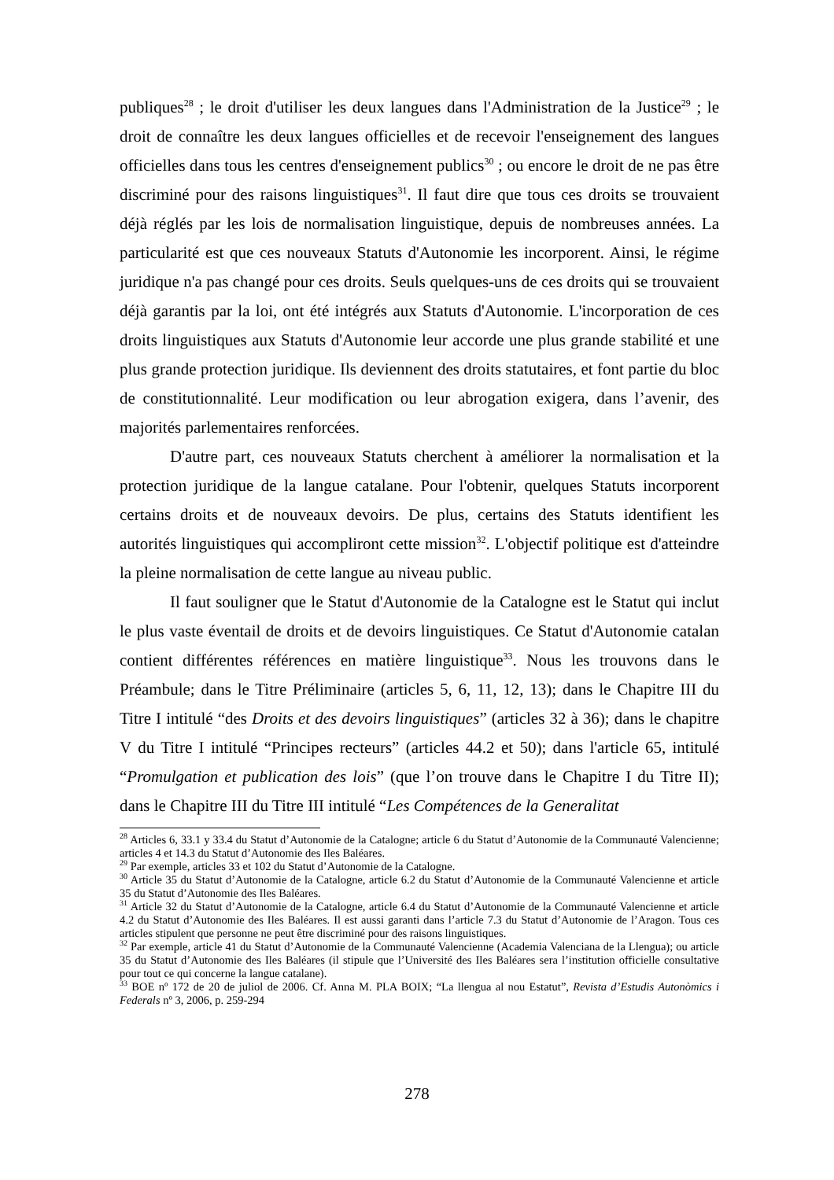publiques<sup>28</sup> ; le droit d'utiliser les deux langues dans l'Administration de la Justice<sup>29</sup> ; le droit de connaître les deux langues officielles et de recevoir l'enseignement des langues officielles dans tous les centres d'enseignement publics<sup>30</sup> ; ou encore le droit de ne pas être discriminé pour des raisons linguistiques<sup>31</sup>. Il faut dire que tous ces droits se trouvaient déjà réglés par les lois de normalisation linguistique, depuis de nombreuses années. La particularité est que ces nouveaux Statuts d'Autonomie les incorporent. Ainsi, le régime juridique n'a pas changé pour ces droits. Seuls quelques-uns de ces droits qui se trouvaient déjà garantis par la loi, ont été intégrés aux Statuts d'Autonomie. L'incorporation de ces droits linguistiques aux Statuts d'Autonomie leur accorde une plus grande stabilité et une plus grande protection juridique. Ils deviennent des droits statutaires, et font partie du bloc de constitutionnalité. Leur modification ou leur abrogation exigera, dans l’avenir, des majorités parlementaires renforcées.
D'autre part, ces nouveaux Statuts cherchent à améliorer la normalisation et la protection juridique de la langue catalane. Pour l'obtenir, quelques Statuts incorporent certains droits et de nouveaux devoirs. De plus, certains des Statuts identifient les autorités linguistiques qui accompliront cette mission<sup>32</sup>. L'objectif politique est d'atteindre la pleine normalisation de cette langue au niveau public.
Il faut souligner que le Statut d'Autonomie de la Catalogne est le Statut qui inclut le plus vaste éventail de droits et de devoirs linguistiques. Ce Statut d'Autonomie catalan contient différentes références en matière linguistique<sup>33</sup>. Nous les trouvons dans le Préambule; dans le Titre Préliminaire (articles 5, 6, 11, 12, 13); dans le Chapitre III du Titre I intitulé “des Droits et des devoirs linguistiques” (articles 32 à 36); dans le chapitre V du Titre I intitulé “Principes recteurs” (articles 44.2 et 50); dans l'article 65, intitulé “Promulgation et publication des lois” (que l’on trouve dans le Chapitre I du Titre II); dans le Chapitre III du Titre III intitulé “Les Compétences de la Generalitat
<sup>28</sup> Articles 6, 33.1 y 33.4 du Statut d’Autonomie de la Catalogne; article 6 du Statut d’Autonomie de la Communauté Valencienne; articles 4 et 14.3 du Statut d’Autonomie des Iles Baléares.
<sup>29</sup> Par exemple, articles 33 et 102 du Statut d’Autonomie de la Catalogne.
<sup>30</sup> Article 35 du Statut d’Autonomie de la Catalogne, article 6.2 du Statut d’Autonomie de la Communauté Valencienne et article 35 du Statut d’Autonomie des Iles Baléares.
<sup>31</sup> Article 32 du Statut d’Autonomie de la Catalogne, article 6.4 du Statut d’Autonomie de la Communauté Valencienne et article 4.2 du Statut d’Autonomie des Iles Baléares. Il est aussi garanti dans l’article 7.3 du Statut d’Autonomie de l’Aragon. Tous ces articles stipulent que personne ne peut être discriminé pour des raisons linguistiques.
<sup>32</sup> Par exemple, article 41 du Statut d’Autonomie de la Communauté Valencienne (Academia Valenciana de la Llengua); ou article 35 du Statut d’Autonomie des Iles Baléares (il stipule que l’Université des Iles Baléares sera l’institution officielle consultative pour tout ce qui concerne la langue catalane).
<sup>33</sup> BOE nº 172 de 20 de juliol de 2006. Cf. Anna M. PLA BOIX; “La llengua al nou Estatut”, Revista d’Estudis Autonòmics i Federals nº 3, 2006, p. 259-294
278